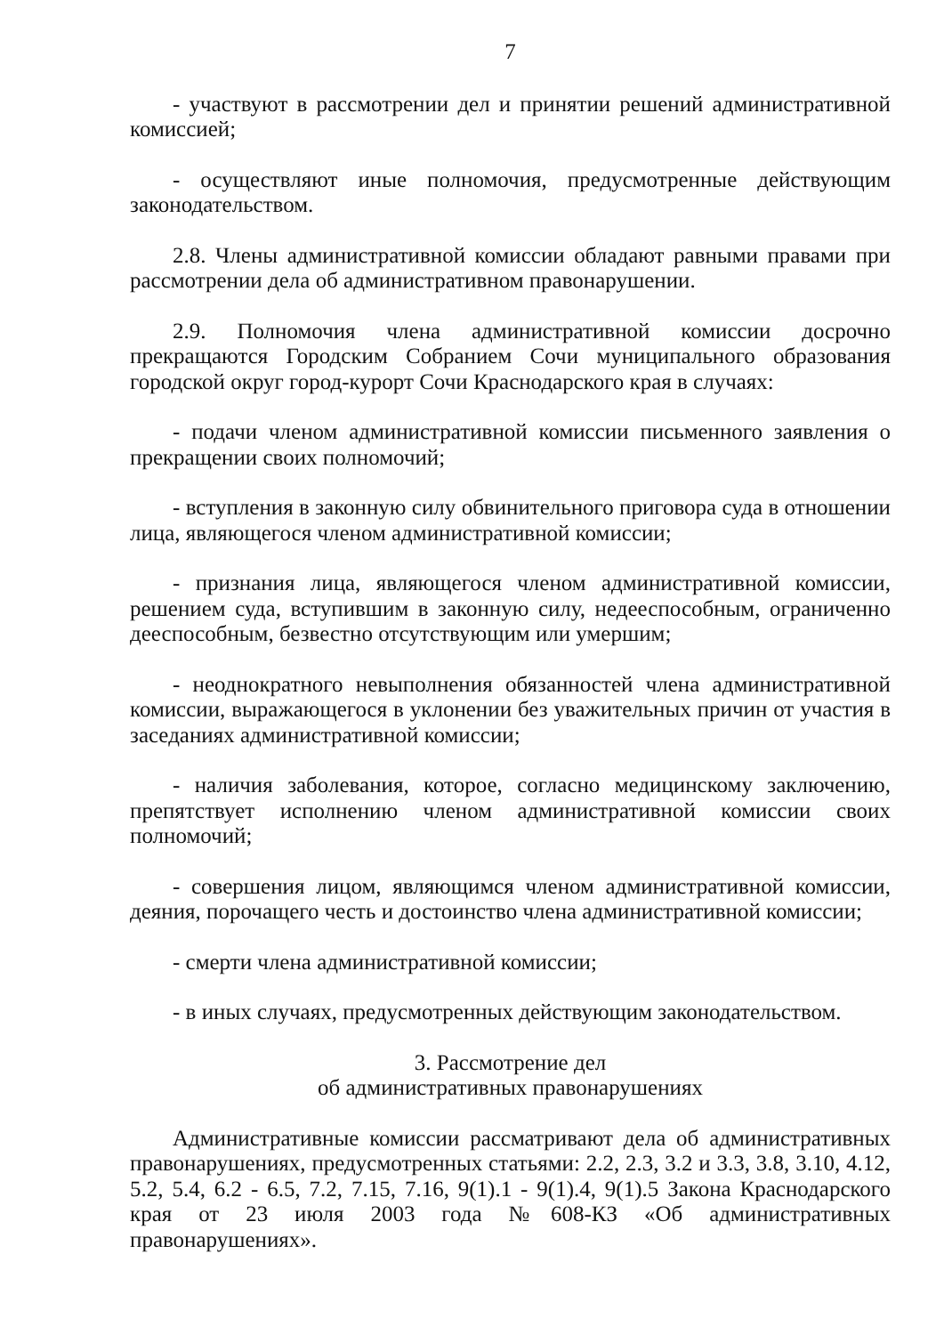7
- участвуют в рассмотрении дел и принятии решений административной комиссией;
- осуществляют иные полномочия, предусмотренные действующим законодательством.
2.8. Члены административной комиссии обладают равными правами при рассмотрении дела об административном правонарушении.
2.9. Полномочия члена административной комиссии досрочно прекращаются Городским Собранием Сочи муниципального образования городской округ город-курорт Сочи Краснодарского края в случаях:
- подачи членом административной комиссии письменного заявления о прекращении своих полномочий;
- вступления в законную силу обвинительного приговора суда в отношении лица, являющегося членом административной комиссии;
- признания лица, являющегося членом административной комиссии, решением суда, вступившим в законную силу, недееспособным, ограниченно дееспособным, безвестно отсутствующим или умершим;
- неоднократного невыполнения обязанностей члена административной комиссии, выражающегося в уклонении без уважительных причин от участия в заседаниях административной комиссии;
- наличия заболевания, которое, согласно медицинскому заключению, препятствует исполнению членом административной комиссии своих полномочий;
- совершения лицом, являющимся членом административной комиссии, деяния, порочащего честь и достоинство члена административной комиссии;
- смерти члена административной комиссии;
- в иных случаях, предусмотренных действующим законодательством.
3. Рассмотрение дел
об административных правонарушениях
Административные комиссии рассматривают дела об административных правонарушениях, предусмотренных статьями: 2.2, 2.3, 3.2 и 3.3, 3.8, 3.10, 4.12, 5.2, 5.4, 6.2 - 6.5, 7.2, 7.15, 7.16, 9(1).1 - 9(1).4, 9(1).5 Закона Краснодарского края от 23 июля 2003 года №608-КЗ «Об административных правонарушениях».